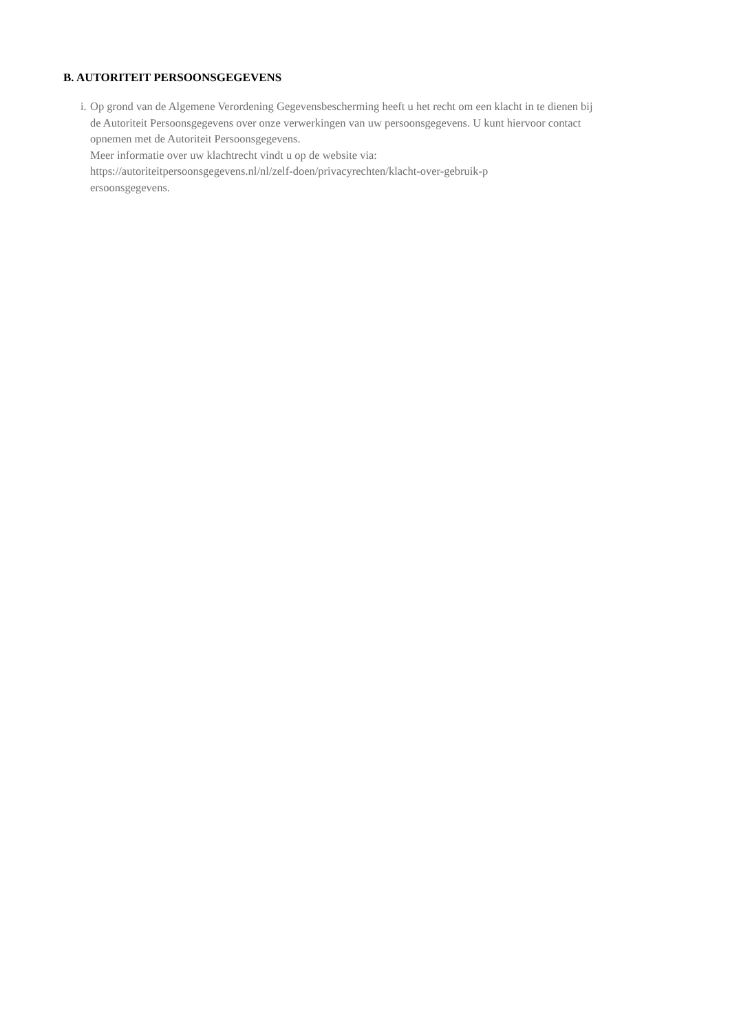B. AUTORITEIT PERSOONSGEGEVENS
i.
Op grond van de Algemene Verordening Gegevensbescherming heeft u het recht om een klacht in te dienen bij de Autoriteit Persoonsgegevens over onze verwerkingen van uw persoonsgegevens. U kunt hiervoor contact opnemen met de Autoriteit Persoonsgegevens.
Meer informatie over uw klachtrecht vindt u op de website via:
https://autoriteitpersoonsgegevens.nl/nl/zelf-doen/privacyrechten/klacht-over-gebruik-p
ersoonsgegevens.